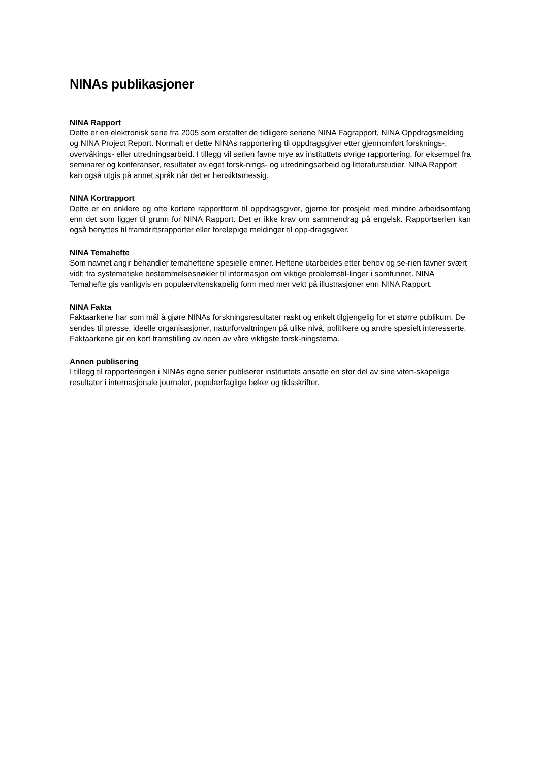NINAs publikasjoner
NINA Rapport
Dette er en elektronisk serie fra 2005 som erstatter de tidligere seriene NINA Fagrapport, NINA Oppdragsmelding og NINA Project Report. Normalt er dette NINAs rapportering til oppdragsgiver etter gjennomført forsknings-, overvåkings- eller utredningsarbeid. I tillegg vil serien favne mye av instituttets øvrige rapportering, for eksempel fra seminarer og konferanser, resultater av eget forsk-nings- og utredningsarbeid og litteraturstudier. NINA Rapport kan også utgis på annet språk når det er hensiktsmessig.
NINA Kortrapport
Dette er en enklere og ofte kortere rapportform til oppdragsgiver, gjerne for prosjekt med mindre arbeidsomfang enn det som ligger til grunn for NINA Rapport. Det er ikke krav om sammendrag på engelsk. Rapportserien kan også benyttes til framdriftsrapporter eller foreløpige meldinger til opp-dragsgiver.
NINA Temahefte
Som navnet angir behandler temaheftene spesielle emner. Heftene utarbeides etter behov og se-rien favner svært vidt; fra systematiske bestemmelsesnøkler til informasjon om viktige problemstil-linger i samfunnet. NINA Temahefte gis vanligvis en populærvitenskapelig form med mer vekt på illustrasjoner enn NINA Rapport.
NINA Fakta
Faktaarkene har som mål å gjøre NINAs forskningsresultater raskt og enkelt tilgjengelig for et større publikum. De sendes til presse, ideelle organisasjoner, naturforvaltningen på ulike nivå, politikere og andre spesielt interesserte. Faktaarkene gir en kort framstilling av noen av våre viktigste forsk-ningstema.
Annen publisering
I tillegg til rapporteringen i NINAs egne serier publiserer instituttets ansatte en stor del av sine viten-skapelige resultater i internasjonale journaler, populærfaglige bøker og tidsskrifter.